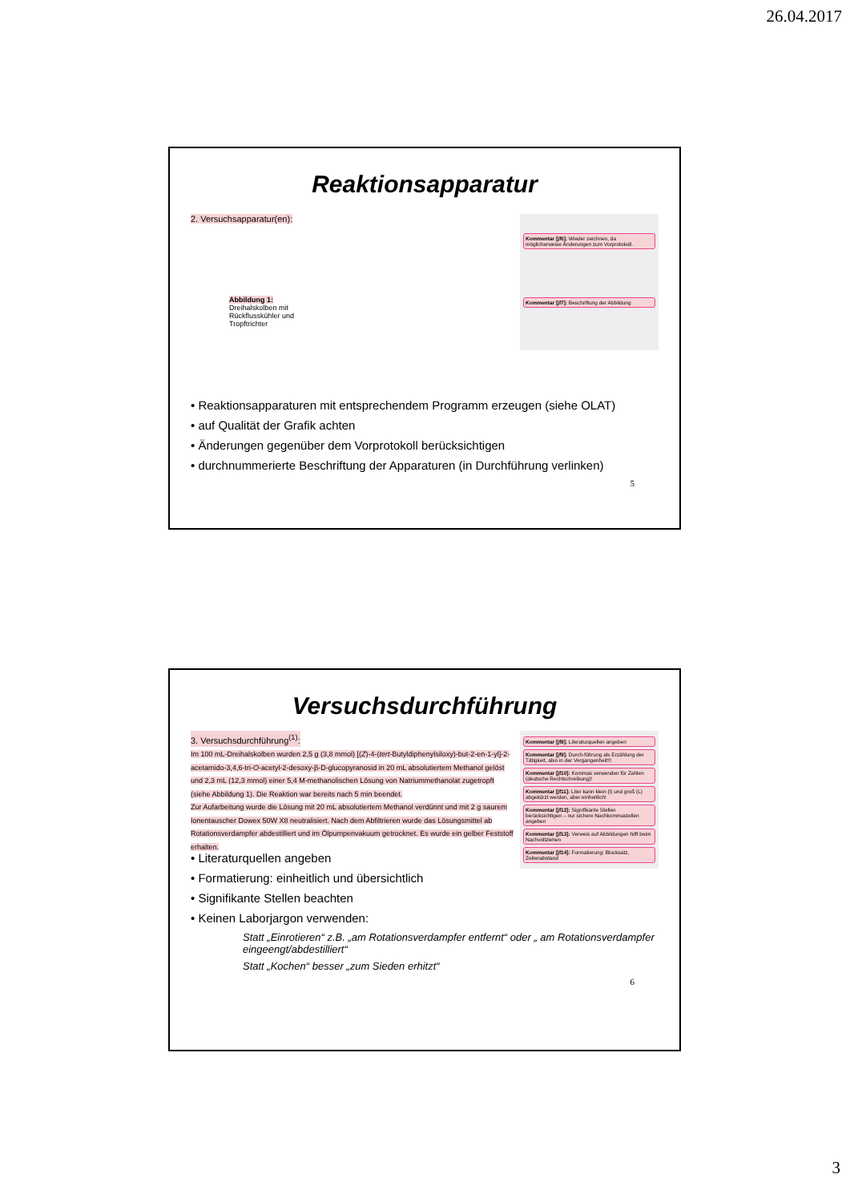26.04.2017
Reaktionsapparatur
2. Versuchsapparatur(en):
Abbildung 1:
Dreihalskolben mit
Rückflusskühler und
Tropftrichter
Kommentar [jf6]: Wieder zeichnen, da möglicherweise Änderungen zum Vorprotokoll.
Kommentar [jf7]: Beschriftung der Abbildung
• Reaktionsapparaturen mit entsprechendem Programm erzeugen (siehe OLAT)
• auf Qualität der Grafik achten
• Änderungen gegenüber dem Vorprotokoll berücksichtigen
• durchnummerierte Beschriftung der Apparaturen (in Durchführung verlinken)
5
Versuchsdurchführung
3. Versuchsdurchführung<sup>(1)</sup>:
Im 100 mL-Dreihalskolben wurden 2,5 g (3,8 mmol) [(Z)-4-(tert-Butyldiphenylsiloxy)-but-2-en-1-yl]-2-acetamido-3,4,6-tri-O-acetyl-2-desoxy-β-D-glucopyranosid in 20 mL absolutiertem Methanol gelöst und 2,3 mL (12,3 mmol) einer 5,4 M-methanolischen Lösung von Natriummethanolat zugetropft (siehe Abbildung 1). Die Reaktion war bereits nach 5 min beendet.
Zur Aufarbeitung wurde die Lösung mit 20 mL absolutiertem Methanol verdünnt und mit 2 g saurem Ionentauscher Dowex 50W X8 neutralisiert. Nach dem Abfiltrieren wurde das Lösungsmittel ab Rotationsverdampfer abdestilliert und im Ölpumpenvakuum getrocknet. Es wurde ein gelber Feststoff erhalten.
Kommentar [jf8]: Literaturquellen angeben
Kommentar [jf9]: Durch-führung als Erzählung der Tätigkeit, also in der Vergangenheit!!!
Kommentar [jf10]: Kommas verwenden für Zahlen (deutsche Rechtschreibung)!
Kommentar [jf11]: Liter kann klein (l) und groß (L) abgekürzt werden, aber einheitlich!
Kommentar [jf12]: Signifikante Stellen berücksichtigen – nur sichere Nachkommastellen angeben
Kommentar [jf13]: Verweis auf Abbildungen hilft beim Nachvollziehen
Kommentar [jf14]: Formatierung: Blocksatz, Zeilenabstand
• Literaturquellen angeben
• Formatierung: einheitlich und übersichtlich
• Signifikante Stellen beachten
• Keinen Laborjargon verwenden:
Statt „Einrotieren“ z.B. „am Rotationsverdampfer entfernt“ oder „ am Rotationsverdampfer eingeengt/abdestilliert“
Statt „Kochen“ besser „zum Sieden erhitzt“
6
3